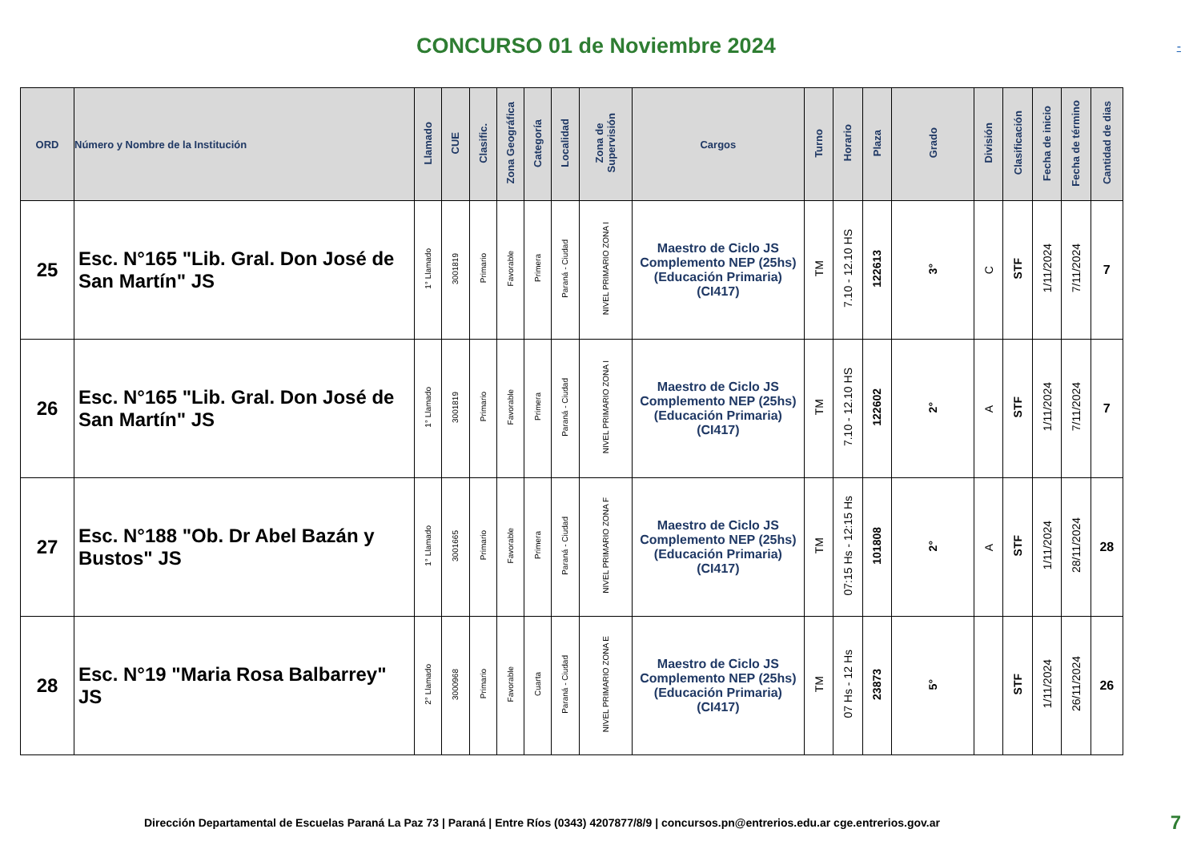CONCURSO 01 de Noviembre 2024
-
| ORD | Número y Nombre de la Institución | Llamado | CUE | Clasific. | Zona Geográfica | Categoría | Localidad | Zona de Supervisión | Cargos | Turno | Horario | Plaza | Grado | División | Clasificación | Fecha de inicio | Fecha de término | Cantidad de dias |
| --- | --- | --- | --- | --- | --- | --- | --- | --- | --- | --- | --- | --- | --- | --- | --- | --- | --- | --- |
| 25 | Esc. N°165 "Lib. Gral. Don José de San Martín" JS | 1° Llamado | 3001819 | Primario | Favorable | Primera | Paraná - Ciudad | NIVEL PRIMARIO ZONA I | Maestro de Ciclo JS Complemento NEP (25hs) (Educación Primaria) (CI417) | TM | 7.10 - 12.10 HS | 122613 | 3° | C | STF | 1/11/2024 | 7/11/2024 | 7 |
| 26 | Esc. N°165 "Lib. Gral. Don José de San Martín" JS | 1° Llamado | 3001819 | Primario | Favorable | Primera | Paraná - Ciudad | NIVEL PRIMARIO ZONA I | Maestro de Ciclo JS Complemento NEP (25hs) (Educación Primaria) (CI417) | TM | 7.10 - 12.10 HS | 122602 | 2° | A | STF | 1/11/2024 | 7/11/2024 | 7 |
| 27 | Esc. N°188 "Ob. Dr Abel Bazán y Bustos" JS | 1° Llamado | 3001665 | Primario | Favorable | Primera | Paraná - Ciudad | NIVEL PRIMARIO ZONA F | Maestro de Ciclo JS Complemento NEP (25hs) (Educación Primaria) (CI417) | TM | 07:15 Hs - 12:15 Hs | 101808 | 2° | A | STF | 1/11/2024 | 28/11/2024 | 28 |
| 28 | Esc. N°19 "Maria Rosa Balbarrey" JS | 2° Llamado | 3000968 | Primario | Favorable | Cuarta | Paraná - Ciudad | NIVEL PRIMARIO ZONA E | Maestro de Ciclo JS Complemento NEP (25hs) (Educación Primaria) (CI417) | TM | 07 Hs - 12 Hs | 23873 | 5° | | STF | 1/11/2024 | 26/11/2024 | 26 |
Dirección Departamental de Escuelas Paraná La Paz 73 | Paraná | Entre Ríos (0343) 4207877/8/9 | concursos.pn@entrerios.edu.ar cge.entrerios.gov.ar 7